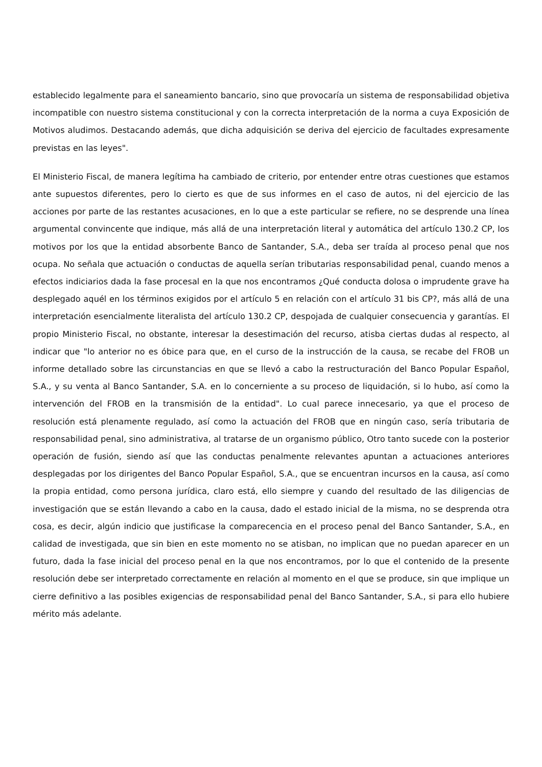establecido legalmente para el saneamiento bancario, sino que provocaría un sistema de responsabilidad objetiva incompatible con nuestro sistema constitucional y con la correcta interpretación de la norma a cuya Exposición de Motivos aludimos. Destacando además, que dicha adquisición se deriva del ejercicio de facultades expresamente previstas en las leyes".
El Ministerio Fiscal, de manera legítima ha cambiado de criterio, por entender entre otras cuestiones que estamos ante supuestos diferentes, pero lo cierto es que de sus informes en el caso de autos, ni del ejercicio de las acciones por parte de las restantes acusaciones, en lo que a este particular se refiere, no se desprende una línea argumental convincente que indique, más allá de una interpretación literal y automática del artículo 130.2 CP, los motivos por los que la entidad absorbente Banco de Santander, S.A., deba ser traída al proceso penal que nos ocupa. No señala que actuación o conductas de aquella serían tributarias responsabilidad penal, cuando menos a efectos indiciarios dada la fase procesal en la que nos encontramos ¿Qué conducta dolosa o imprudente grave ha desplegado aquél en los términos exigidos por el artículo 5 en relación con el artículo 31 bis CP?, más allá de una interpretación esencialmente literalista del artículo 130.2 CP, despojada de cualquier consecuencia y garantías. El propio Ministerio Fiscal, no obstante, interesar la desestimación del recurso, atisba ciertas dudas al respecto, al indicar que "lo anterior no es óbice para que, en el curso de la instrucción de la causa, se recabe del FROB un informe detallado sobre las circunstancias en que se llevó a cabo la restructuración del Banco Popular Español, S.A., y su venta al Banco Santander, S.A. en lo concerniente a su proceso de liquidación, si lo hubo, así como la intervención del FROB en la transmisión de la entidad". Lo cual parece innecesario, ya que el proceso de resolución está plenamente regulado, así como la actuación del FROB que en ningún caso, sería tributaria de responsabilidad penal, sino administrativa, al tratarse de un organismo público, Otro tanto sucede con la posterior operación de fusión, siendo así que las conductas penalmente relevantes apuntan a actuaciones anteriores desplegadas por los dirigentes del Banco Popular Español, S.A., que se encuentran incursos en la causa, así como la propia entidad, como persona jurídica, claro está, ello siempre y cuando del resultado de las diligencias de investigación que se están llevando a cabo en la causa, dado el estado inicial de la misma, no se desprenda otra cosa, es decir, algún indicio que justificase la comparecencia en el proceso penal del Banco Santander, S.A., en calidad de investigada, que sin bien en este momento no se atisban, no implican que no puedan aparecer en un futuro, dada la fase inicial del proceso penal en la que nos encontramos, por lo que el contenido de la presente resolución debe ser interpretado correctamente en relación al momento en el que se produce, sin que implique un cierre definitivo a las posibles exigencias de responsabilidad penal del Banco Santander, S.A., si para ello hubiere mérito más adelante.